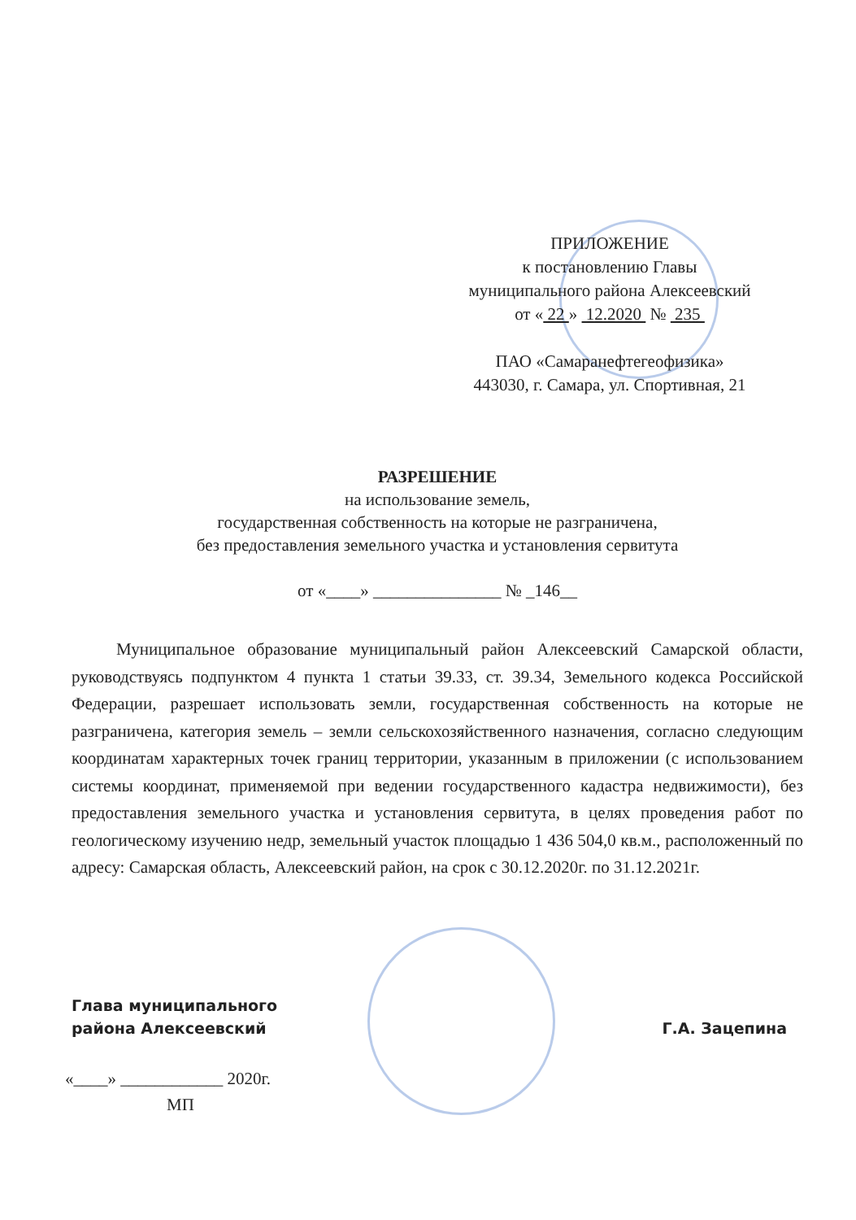ПРИЛОЖЕНИЕ
к постановлению Главы
муниципального района Алексеевский
от « 22 » 12.2020 № 235
ПАО «Самаранефтегеофизика»
443030, г. Самара, ул. Спортивная, 21
РАЗРЕШЕНИЕ
на использование земель,
государственная собственность на которые не разграничена,
без предоставления земельного участка и установления сервитута
от «____» _______________ № _146__
Муниципальное образование муниципальный район Алексеевский Самарской области, руководствуясь подпунктом 4 пункта 1 статьи 39.33, ст. 39.34, Земельного кодекса Российской Федерации, разрешает использовать земли, государственная собственность на которые не разграничена, категория земель – земли сельскохозяйственного назначения, согласно следующим координатам характерных точек границ территории, указанным в приложении (с использованием системы координат, применяемой при ведении государственного кадастра недвижимости), без предоставления земельного участка и установления сервитута, в целях проведения работ по геологическому изучению недр, земельный участок площадью 1 436 504,0 кв.м., расположенный по адресу: Самарская область, Алексеевский район, на срок с 30.12.2020г. по 31.12.2021г.
Глава муниципального
района Алексеевский
Г.А. Зацепина
«____» ____________ 2020г.
МП